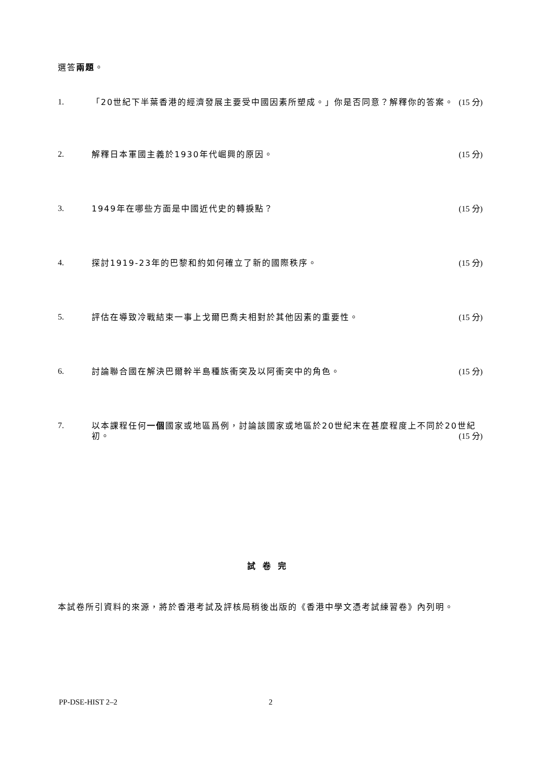選答兩題。
1.
「20世紀下半葉香港的經濟發展主要受中國因素所塑成。」你是否同意？解釋你的答案。 (15 分)
2.
解釋日本軍國主義於1930年代崛興的原因。 (15 分)
3.
1949年在哪些方面是中國近代史的轉捩點？ (15 分)
4.
探討1919-23年的巴黎和約如何確立了新的國際秩序。 (15 分)
5.
評估在導致冷戰結束一事上戈爾巴喬夫相對於其他因素的重要性。 (15 分)
6.
討論聯合國在解決巴爾幹半島種族衝突及以阿衝突中的角色。 (15 分)
7.
以本課程任何一個國家或地區爲例，討論該國家或地區於20世紀末在甚麼程度上不同於20世紀初。 (15 分)
試卷完
本試卷所引資料的來源，將於香港考試及評核局稍後出版的《香港中學文憑考試練習卷》內列明。
PP-DSE-HIST 2–2 2